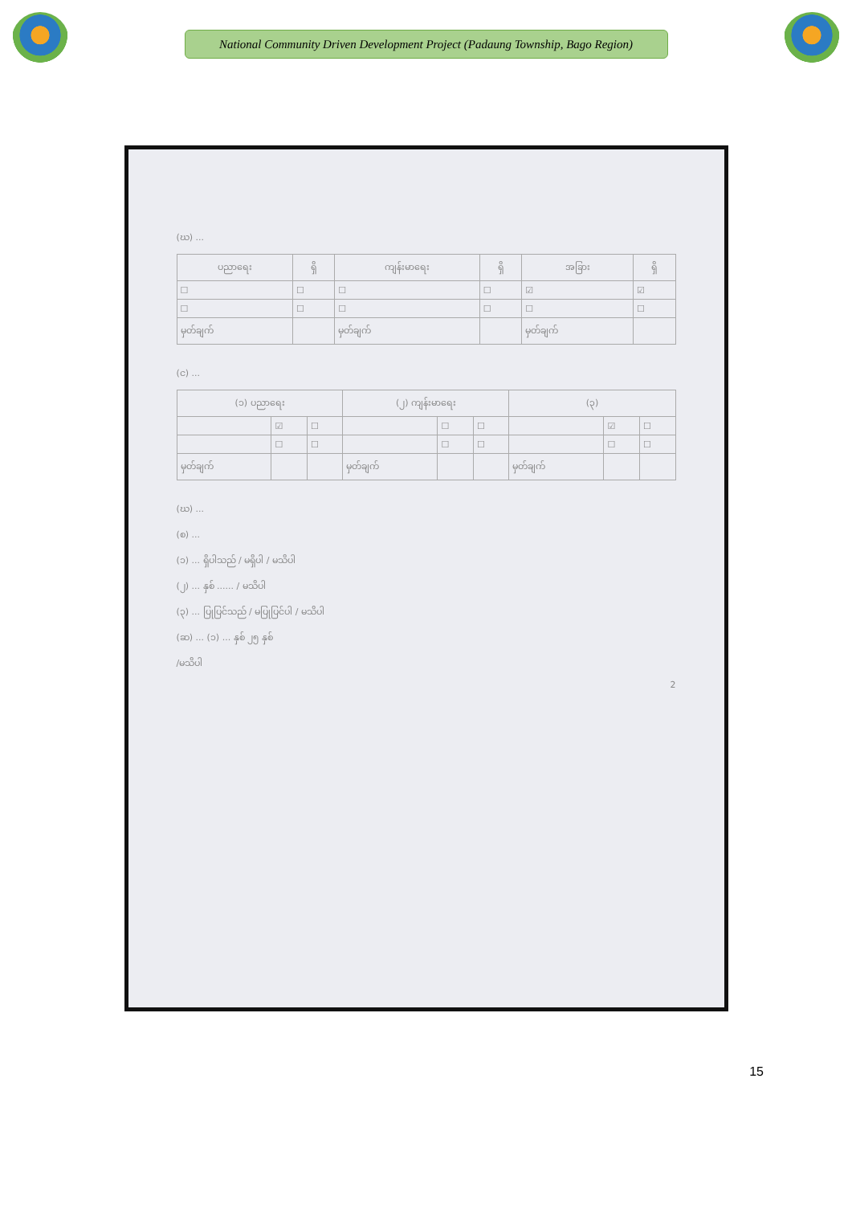National Community Driven Development Project (Padaung Township, Bago Region)
(ဃ) ...
| ပညာရေး | ရှိ | ကျန်းမာရေး | ရှိ | အခြား | ရှိ |
| --- | --- | --- | --- | --- | --- |
| ☐ | ☐ | ☐ | ☐ | ☑ | ☑ |
| ☐ | ☐ | ☐ | ☐ | ☐ | ☐ |
| မှတ်ချက် | | မှတ်ချက် | | မှတ်ချက် | |
(င) ...
| (၁) ပညာရေး | | | (၂) ကျန်းမာရေး | | | (၃) | | |
| --- | --- | --- | --- | --- | --- | --- | --- | --- |
| | ☑ | ☐ | | ☐ | ☐ | | ☑ | ☐ |
| | ☐ | ☐ | | ☐ | ☐ | | ☐ | ☐ |
| မှတ်ချက် | | | မှတ်ချက် | | | မှတ်ချက် | | |
(ဃ) ...
(စ) ...
(၁) ... ရှိပါသည် / မရှိပါ / မသိပါ
(၂) ... နှစ် ...... / မသိပါ
(၃) ... ပြုပြင်သည် / မပြုပြင်ပါ / မသိပါ
(ဆ) ... (၁) ... နှစ် ၂၅ နှစ်
/မသိပါ
2
15